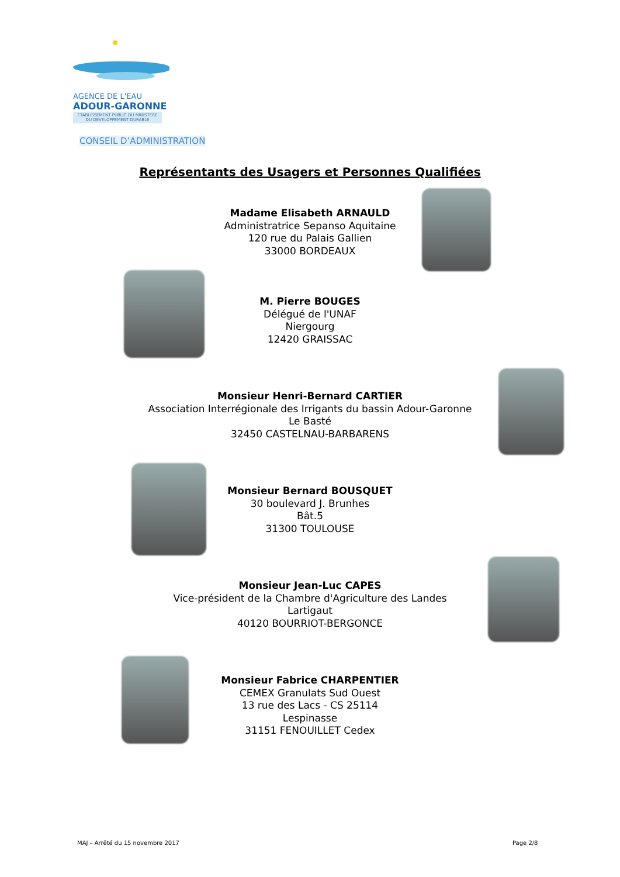AGENCE DE L'EAU
ADOUR-GARONNE
ETABLISSEMENT PUBLIC DU MINISTERE DU DEVELOPPEMENT DURABLE
CONSEIL D’ADMINISTRATION
Représentants des Usagers et Personnes Qualifiées
Madame Elisabeth ARNAULD
Administratrice Sepanso Aquitaine
120 rue du Palais Gallien
33000 BORDEAUX
M. Pierre BOUGES
Délégué de l'UNAF
Niergourg
12420 GRAISSAC
Monsieur Henri-Bernard CARTIER
Association Interrégionale des Irrigants du bassin Adour-Garonne
Le Basté
32450 CASTELNAU-BARBARENS
Monsieur Bernard BOUSQUET
30 boulevard J. Brunhes
Bât.5
31300 TOULOUSE
Monsieur Jean-Luc CAPES
Vice-président de la Chambre d'Agriculture des Landes
Lartigaut
40120 BOURRIOT-BERGONCE
Monsieur Fabrice CHARPENTIER
CEMEX Granulats Sud Ouest
13 rue des Lacs - CS 25114
Lespinasse
31151 FENOUILLET Cedex
MAJ – Arrêté du 15 novembre 2017
Page 2/8